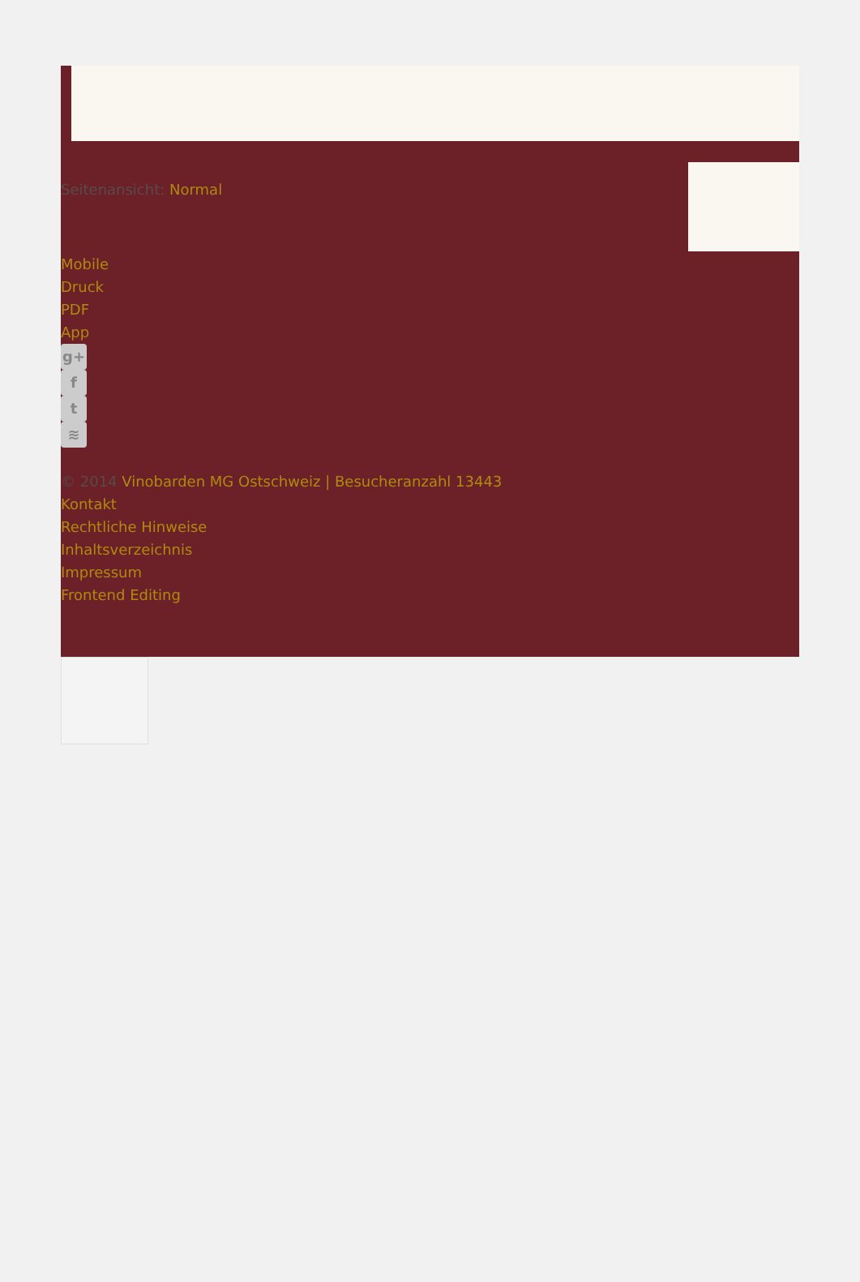Seitenansicht: Normal
Mobile
Druck
PDF
App
g+
f
t
≋
© 2014 Vinobarden MG Ostschweiz | Besucheranzahl 13443
Kontakt
Rechtliche Hinweise
Inhaltsverzeichnis
Impressum
Frontend Editing